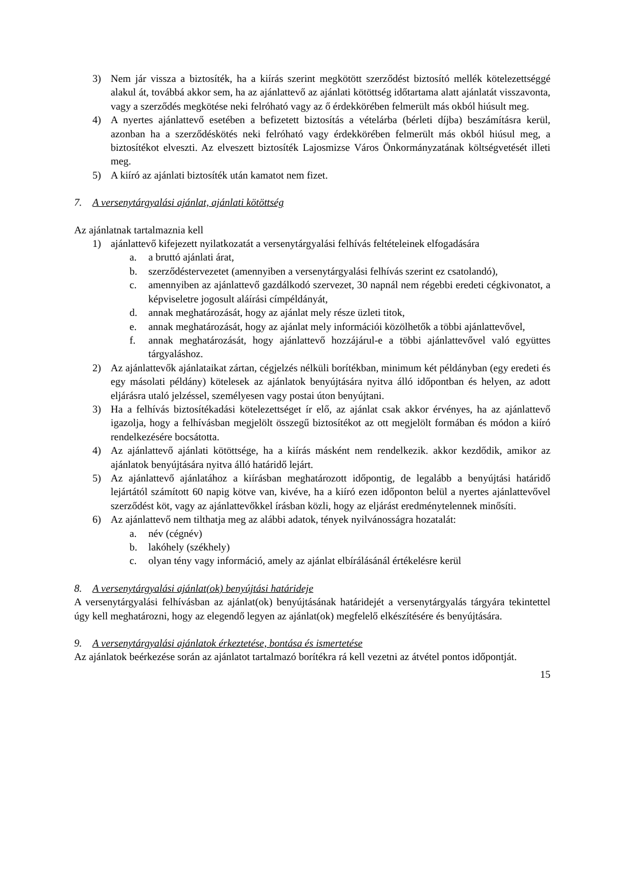3) Nem jár vissza a biztosíték, ha a kiírás szerint megkötött szerződést biztosító mellék kötelezettséggé alakul át, továbbá akkor sem, ha az ajánlattevő az ajánlati kötöttség időtartama alatt ajánlatát visszavonta, vagy a szerződés megkötése neki felróható vagy az ő érdekkörében felmerült más okból hiúsult meg.
4) A nyertes ajánlattevő esetében a befizetett biztosítás a vételárba (bérleti díjba) beszámításra kerül, azonban ha a szerződéskötés neki felróható vagy érdekkörében felmerült más okból hiúsul meg, a biztosítékot elveszti. Az elveszett biztosíték Lajosmizse Város Önkormányzatának költségvetését illeti meg.
5) A kiíró az ajánlati biztosíték után kamatot nem fizet.
7. A versenytárgyalási ajánlat, ajánlati kötöttség
Az ajánlatnak tartalmaznia kell
1) ajánlattevő kifejezett nyilatkozatát a versenytárgyalási felhívás feltételeinek elfogadására
a. a bruttó ajánlati árat,
b. szerződéstervezetet (amennyiben a versenytárgyalási felhívás szerint ez csatolandó),
c. amennyiben az ajánlattevő gazdálkodó szervezet, 30 napnál nem régebbi eredeti cégkivonatot, a képviseletre jogosult aláírási címpéldányát,
d. annak meghatározását, hogy az ajánlat mely része üzleti titok,
e. annak meghatározását, hogy az ajánlat mely információi közölhetők a többi ajánlattevővel,
f. annak meghatározását, hogy ajánlattevő hozzájárul-e a többi ajánlattevővel való együttes tárgyaláshoz.
2) Az ajánlattevők ajánlataikat zártan, cégjelzés nélküli borítékban, minimum két példányban (egy eredeti és egy másolati példány) kötelesek az ajánlatok benyújtására nyitva álló időpontban és helyen, az adott eljárásra utaló jelzéssel, személyesen vagy postai úton benyújtani.
3) Ha a felhívás biztosítékadási kötelezettséget ír elő, az ajánlat csak akkor érvényes, ha az ajánlattevő igazolja, hogy a felhívásban megjelölt összegű biztosítékot az ott megjelölt formában és módon a kiíró rendelkezésére bocsátotta.
4) Az ajánlattevő ajánlati kötöttsége, ha a kiírás másként nem rendelkezik. akkor kezdődik, amikor az ajánlatok benyújtására nyitva álló határidő lejárt.
5) Az ajánlattevő ajánlatához a kiírásban meghatározott időpontig, de legalább a benyújtási határidő lejártától számított 60 napig kötve van, kivéve, ha a kiíró ezen időponton belül a nyertes ajánlattevővel szerződést köt, vagy az ajánlattevőkkel írásban közli, hogy az eljárást eredménytelennek minősíti.
6) Az ajánlattevő nem tilthatja meg az alábbi adatok, tények nyilvánosságra hozatalát:
a. név (cégnév)
b. lakóhely (székhely)
c. olyan tény vagy információ, amely az ajánlat elbírálásánál értékelésre kerül
8. A versenytárgyalási ajánlat(ok) benyújtási határideje
A versenytárgyalási felhívásban az ajánlat(ok) benyújtásának határidejét a versenytárgyalás tárgyára tekintettel úgy kell meghatározni, hogy az elegendő legyen az ajánlat(ok) megfelelő elkészítésére és benyújtására.
9. A versenytárgyalási ajánlatok érkeztetése, bontása és ismertetése
Az ajánlatok beérkezése során az ajánlatot tartalmazó borítékra rá kell vezetni az átvétel pontos időpontját.
15